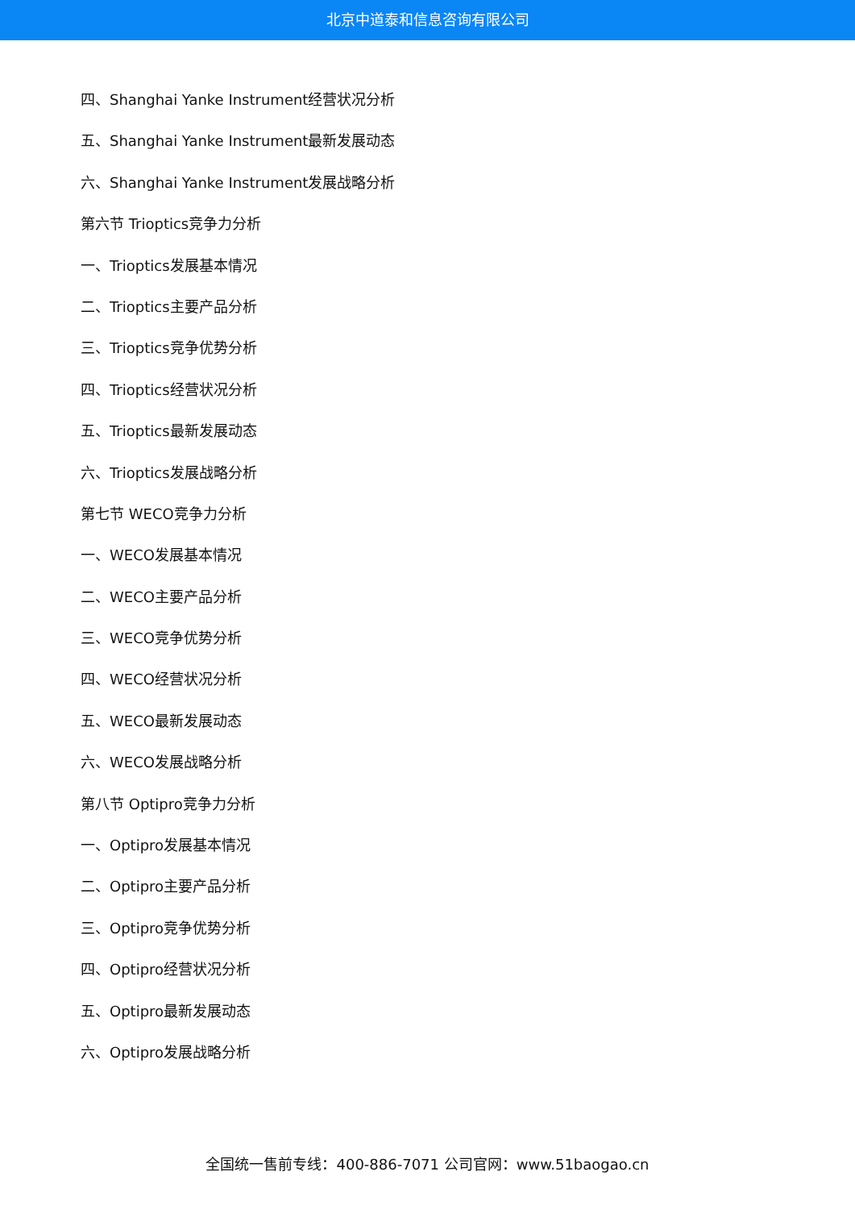北京中道泰和信息咨询有限公司
四、Shanghai Yanke Instrument经营状况分析
五、Shanghai Yanke Instrument最新发展动态
六、Shanghai Yanke Instrument发展战略分析
第六节 Trioptics竞争力分析
一、Trioptics发展基本情况
二、Trioptics主要产品分析
三、Trioptics竞争优势分析
四、Trioptics经营状况分析
五、Trioptics最新发展动态
六、Trioptics发展战略分析
第七节 WECO竞争力分析
一、WECO发展基本情况
二、WECO主要产品分析
三、WECO竞争优势分析
四、WECO经营状况分析
五、WECO最新发展动态
六、WECO发展战略分析
第八节 Optipro竞争力分析
一、Optipro发展基本情况
二、Optipro主要产品分析
三、Optipro竞争优势分析
四、Optipro经营状况分析
五、Optipro最新发展动态
六、Optipro发展战略分析
全国统一售前专线：400-886-7071 公司官网：www.51baogao.cn